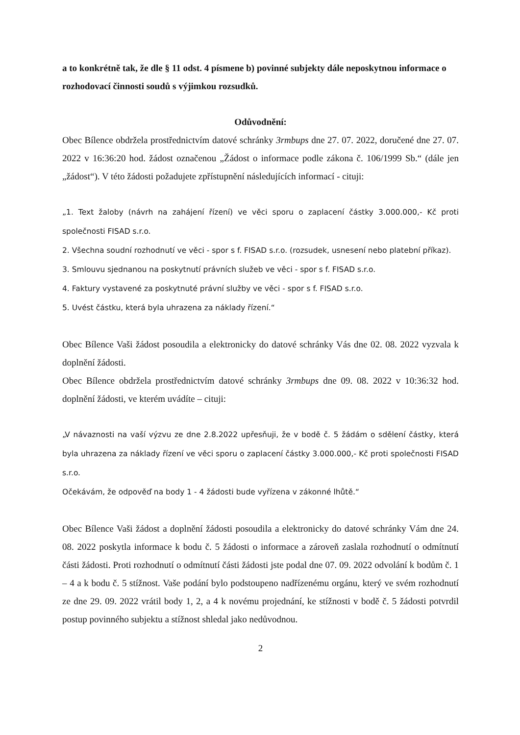a to konkrétně tak, že dle § 11 odst. 4 písmene b) povinné subjekty dále neposkytnou informace o rozhodovací činnosti soudů s výjimkou rozsudků.
Odůvodnění:
Obec Bílence obdržela prostřednictvím datové schránky 3rmbups dne 27. 07. 2022, doručené dne 27. 07. 2022 v 16:36:20 hod. žádost označenou „Žádost o informace podle zákona č. 106/1999 Sb.“ (dále jen „žádost“). V této žádosti požadujete zpřístupnění následujících informací - cituji:
„1. Text žaloby (návrh na zahájení řízení) ve věci sporu o zaplacení částky 3.000.000,- Kč proti společnosti FISAD s.r.o.
2. Všechna soudní rozhodnutí ve věci - spor s f. FISAD s.r.o. (rozsudek, usnesení nebo platební příkaz).
3. Smlouvu sjednanou na poskytnutí právních služeb ve věci - spor s f. FISAD s.r.o.
4. Faktury vystavené za poskytnuté právní služby ve věci - spor s f. FISAD s.r.o.
5. Uvést částku, která byla uhrazena za náklady řízení.“
Obec Bílence Vaši žádost posoudila a elektronicky do datové schránky Vás dne 02. 08. 2022 vyzvala k doplnění žádosti.
Obec Bílence obdržela prostřednictvím datové schránky 3rmbups dne 09. 08. 2022 v 10:36:32 hod. doplnění žádosti, ve kterém uvádíte – cituji:
„V návaznosti na vaší výzvu ze dne 2.8.2022 upřesňuji, že v bodě č. 5 žádám o sdělení částky, která byla uhrazena za náklady řízení ve věci sporu o zaplacení částky 3.000.000,- Kč proti společnosti FISAD s.r.o.
Očekávám, že odpověď na body 1 - 4 žádosti bude vyřízena v zákonné lhůtě.“
Obec Bílence Vaši žádost a doplnění žádosti posoudila a elektronicky do datové schránky Vám dne 24. 08. 2022 poskytla informace k bodu č. 5 žádosti o informace a zároveň zaslala rozhodnutí o odmítnutí části žádosti. Proti rozhodnutí o odmítnutí části žádosti jste podal dne 07. 09. 2022 odvolání k bodům č. 1 – 4 a k bodu č. 5 stížnost. Vaše podání bylo podstoupeno nadřízenému orgánu, který ve svém rozhodnutí ze dne 29. 09. 2022 vrátil body 1, 2, a 4 k novému projednání, ke stížnosti v bodě č. 5 žádosti potvrdil postup povinného subjektu a stížnost shledal jako nedůvodnou.
2